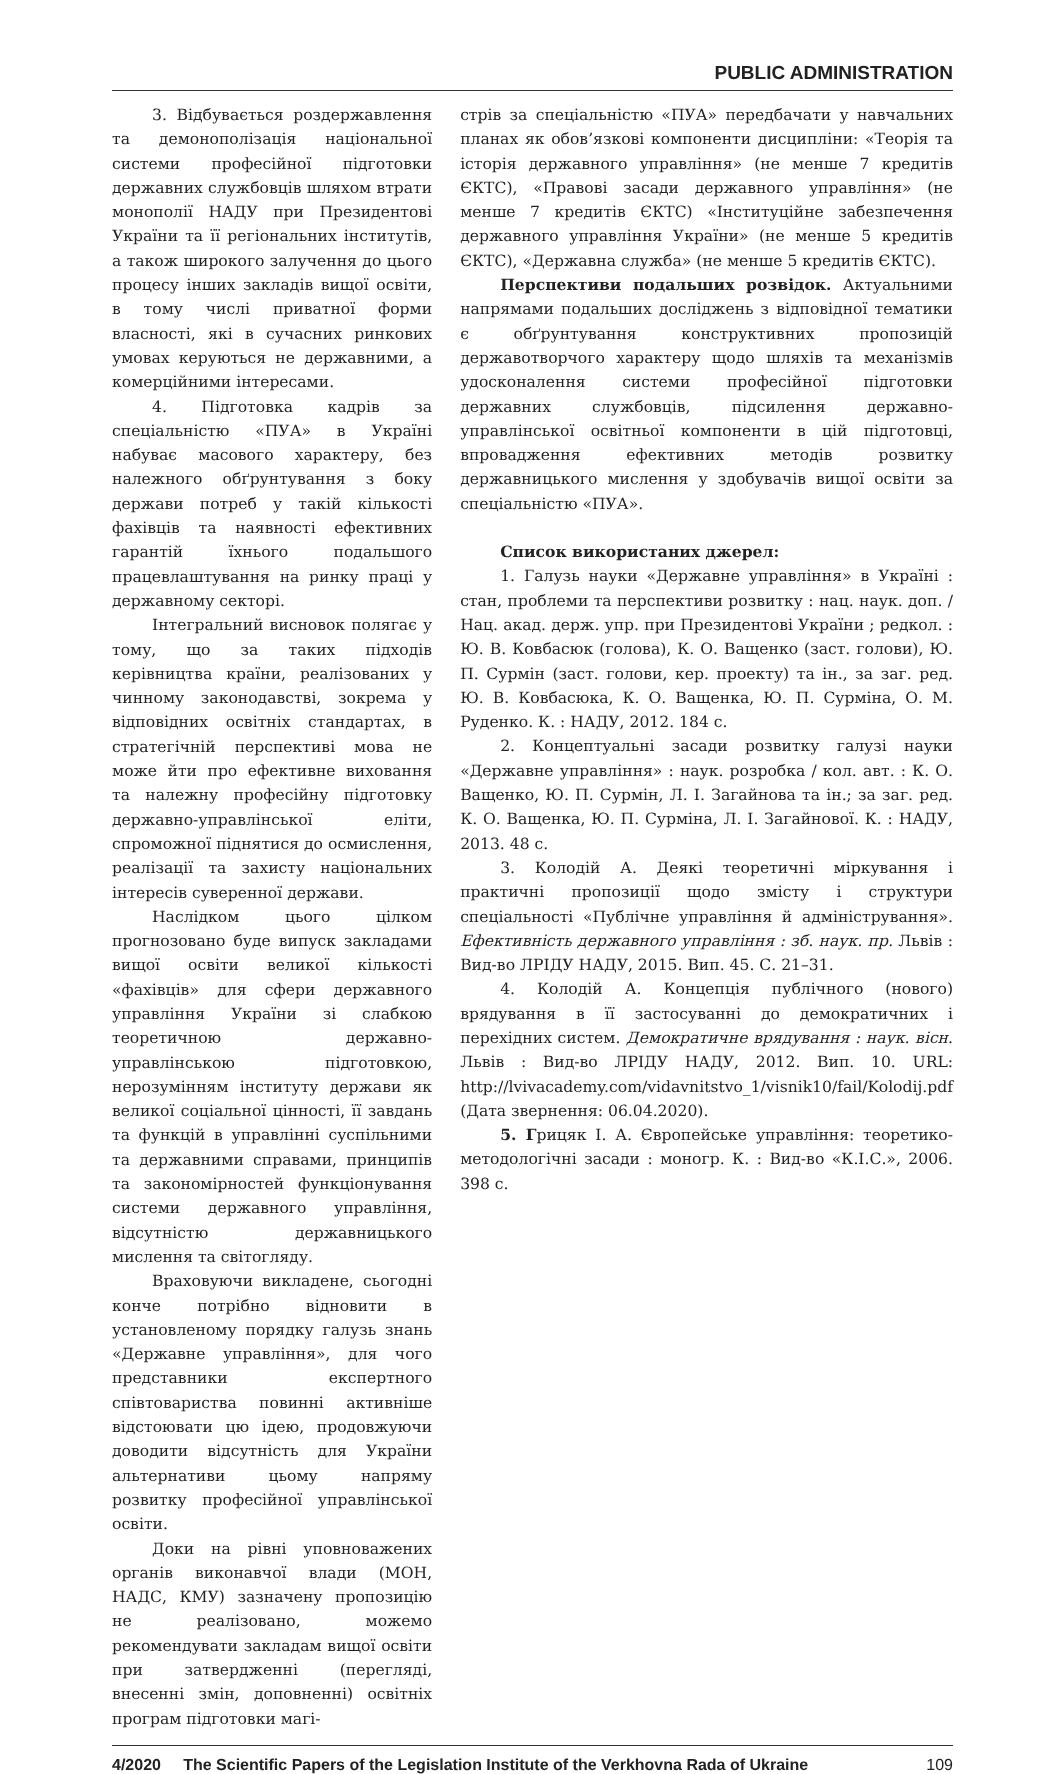PUBLIC ADMINISTRATION
3. Відбувається роздержавлення та демонополізація національної системи професійної підготовки державних службовців шляхом втрати монополії НАДУ при Президентові України та її регіональних інститутів, а також широкого залучення до цього процесу інших закладів вищої освіти, в тому числі приватної форми власності, які в сучасних ринкових умовах керуються не державними, а комерційними інтересами.
4. Підготовка кадрів за спеціальністю «ПУА» в Україні набуває масового характеру, без належного обґрунтування з боку держави потреб у такій кількості фахівців та наявності ефективних гарантій їхнього подальшого працевлаштування на ринку праці у державному секторі.
Інтегральний висновок полягає у тому, що за таких підходів керівництва країни, реалізованих у чинному законодавстві, зокрема у відповідних освітніх стандартах, в стратегічній перспективі мова не може йти про ефективне виховання та належну професійну підготовку державно-управлінської еліти, спроможної піднятися до осмислення, реалізації та захисту національних інтересів суверенної держави.
Наслідком цього цілком прогнозовано буде випуск закладами вищої освіти великої кількості «фахівців» для сфери державного управління України зі слабкою теоретичною державно-управлінською підготовкою, нерозумінням інституту держави як великої соціальної цінності, її завдань та функцій в управлінні суспільними та державними справами, принципів та закономірностей функціонування системи державного управління, відсутністю державницького мислення та світогляду.
Враховуючи викладене, сьогодні конче потрібно відновити в установленому порядку галузь знань «Державне управління», для чого представники експертного співтовариства повинні активніше відстоювати цю ідею, продовжуючи доводити відсутність для України альтернативи цьому напряму розвитку професійної управлінської освіти.
Доки на рівні уповноважених органів виконавчої влади (МОН, НАДС, КМУ) зазначену пропозицію не реалізовано, можемо рекомендувати закладам вищої освіти при затвердженні (перегляді, внесенні змін, доповненні) освітніх програм підготовки магі-
стрів за спеціальністю «ПУА» передбачати у навчальних планах як обов’язкові компоненти дисципліни: «Теорія та історія державного управління» (не менше 7 кредитів ЄКТС), «Правові засади державного управління» (не менше 7 кредитів ЄКТС) «Інституційне забезпечення державного управління України» (не менше 5 кредитів ЄКТС), «Державна служба» (не менше 5 кредитів ЄКТС).
Перспективи подальших розвідок. Актуальними напрямами подальших досліджень з відповідної тематики є обґрунтування конструктивних пропозицій державотворчого характеру щодо шляхів та механізмів удосконалення системи професійної підготовки державних службовців, підсилення державно-управлінської освітньої компоненти в цій підготовці, впровадження ефективних методів розвитку державницького мислення у здобувачів вищої освіти за спеціальністю «ПУА».
Список використаних джерел:
1. Галузь науки «Державне управління» в Україні : стан, проблеми та перспективи розвитку : нац. наук. доп. / Нац. акад. держ. упр. при Президентові України ; редкол. : Ю. В. Ковбасюк (голова), К. О. Ващенко (заст. голови), Ю. П. Сурмін (заст. голови, кер. проекту) та ін., за заг. ред. Ю. В. Ковбасюка, К. О. Ващенка, Ю. П. Сурміна, О. М. Руденко. К. : НАДУ, 2012. 184 с.
2. Концептуальні засади розвитку галузі науки «Державне управління» : наук. розробка / кол. авт. : К. О. Ващенко, Ю. П. Сурмін, Л. І. Загайнова та ін.; за заг. ред. К. О. Ващенка, Ю. П. Сурміна, Л. І. Загайнової. К. : НАДУ, 2013. 48 с.
3. Колодій А. Деякі теоретичні міркування і практичні пропозиції щодо змісту і структури спеціальності «Публічне управління й адміністрування». Ефективність державного управління : зб. наук. пр. Львів : Вид-во ЛРІДУ НАДУ, 2015. Вип. 45. С. 21–31.
4. Колодій А. Концепція публічного (нового) врядування в її застосуванні до демократичних і перехідних систем. Демократичне врядування : наук. вісн. Львів : Вид-во ЛРІДУ НАДУ, 2012. Вип. 10. URL: http://lvivacademy.com/vidavnitstvo_1/visnik10/fail/Kolodij.pdf (Дата звернення: 06.04.2020).
5. Грицяк І. А. Європейське управління: теоретико-методологічні засади : моногр. К. : Вид-во «К.І.С.», 2006. 398 с.
4/2020 The Scientific Papers of the Legislation Institute of the Verkhovna Rada of Ukraine 109